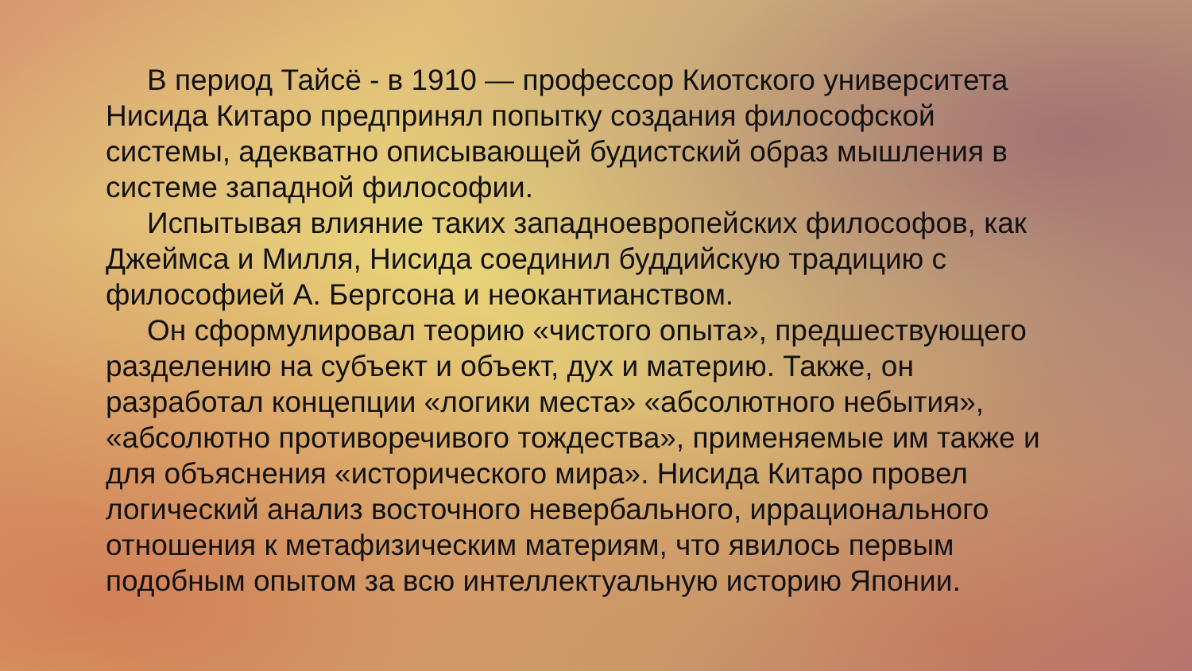В период Тайсё - в 1910 — профессор Киотского университета Нисида Китаро предпринял попытку создания философской системы, адекватно описывающей будистский образ мышления в системе западной философии.
Испытывая влияние таких западноевропейских философов, как Джеймса и Милля, Нисида соединил буддийскую традицию с философией А. Бергсона и неокантианством.
Он сформулировал теорию «чистого опыта», предшествующего разделению на субъект и объект, дух и материю. Также, он разработал концепции «логики места» «абсолютного небытия», «абсолютно противоречивого тождества», применяемые им также и для объяснения «исторического мира». Нисида Китаро провел логический анализ восточного невербального, иррационального отношения к метафизическим материям, что явилось первым подобным опытом за всю интеллектуальную историю Японии.